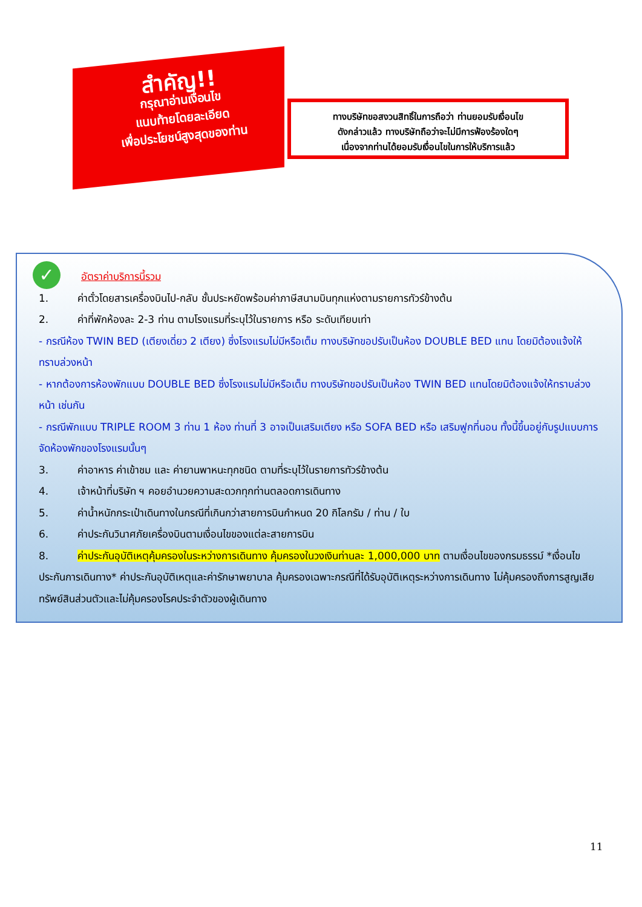สำคัญ!!
กรุณาอ่านเงื่อนไข
แนบท้ายโดยละเอียด
เพื่อประโยชน์สูงสุดของท่าน
ทางบริษัทขอสงวนสิทธิ์ในการถือว่า ท่านยอมรับเงื่อนไข
ดังกล่าวแล้ว ทางบริษัทถือว่าจะไม่มีการฟ้องร้องใดๆ
เนื่องจากท่านได้ยอมรับเงื่อนไขในการให้บริการแล้ว
✓
อัตราค่าบริการนี้รวม
1. ค่าตั๋วโดยสารเครื่องบินไป-กลับ ชั้นประหยัดพร้อมค่าภาษีสนามบินทุกแห่งตามรายการทัวร์ข้างต้น
2. ค่าที่พักห้องละ 2-3 ท่าน ตามโรงแรมที่ระบุไว้ในรายการ หรือ ระดับเทียบเท่า
- กรณีห้อง TWIN BED (เตียงเดี่ยว 2 เตียง) ซึ่งโรงแรมไม่มีหรือเต็ม ทางบริษัทขอปรับเป็นห้อง DOUBLE BED แทน โดยมิต้องแจ้งให้ทราบล่วงหน้า
- หากต้องการห้องพักแบบ DOUBLE BED ซึ่งโรงแรมไม่มีหรือเต็ม ทางบริษัทขอปรับเป็นห้อง TWIN BED แทนโดยมิต้องแจ้งให้ทราบล่วงหน้า เช่นกัน
- กรณีพักแบบ TRIPLE ROOM 3 ท่าน 1 ห้อง ท่านที่ 3 อาจเป็นเสริมเตียง หรือ SOFA BED หรือ เสริมฟูกที่นอน ทั้งนี้ขึ้นอยู่กับรูปแบบการจัดห้องพักของโรงแรมนั้นๆ
3. ค่าอาหาร ค่าเข้าชม และ ค่ายานพาหนะทุกชนิด ตามที่ระบุไว้ในรายการทัวร์ข้างต้น
4. เจ้าหน้าที่บริษัท ฯ คอยอำนวยความสะดวกทุกท่านตลอดการเดินทาง
5. ค่าน้ำหนักกระเป๋าเดินทางในกรณีที่เกินกว่าสายการบินกำหนด 20 กิโลกรัม / ท่าน / ใบ
6. ค่าประกันวินาศภัยเครื่องบินตามเงื่อนไขของแต่ละสายการบิน
8. ค่าประกันอุบัติเหตุคุ้มครองในระหว่างการเดินทาง คุ้มครองในวงเงินท่านละ 1,000,000 บาท ตามเงื่อนไขของกรมธรรม์ *เงื่อนไขประกันการเดินทาง* ค่าประกันอุบัติเหตุและค่ารักษาพยาบาล คุ้มครองเฉพาะกรณีที่ได้รับอุบัติเหตุระหว่างการเดินทาง ไม่คุ้มครองถึงการสูญเสียทรัพย์สินส่วนตัวและไม่คุ้มครองโรคประจำตัวของผู้เดินทาง
11